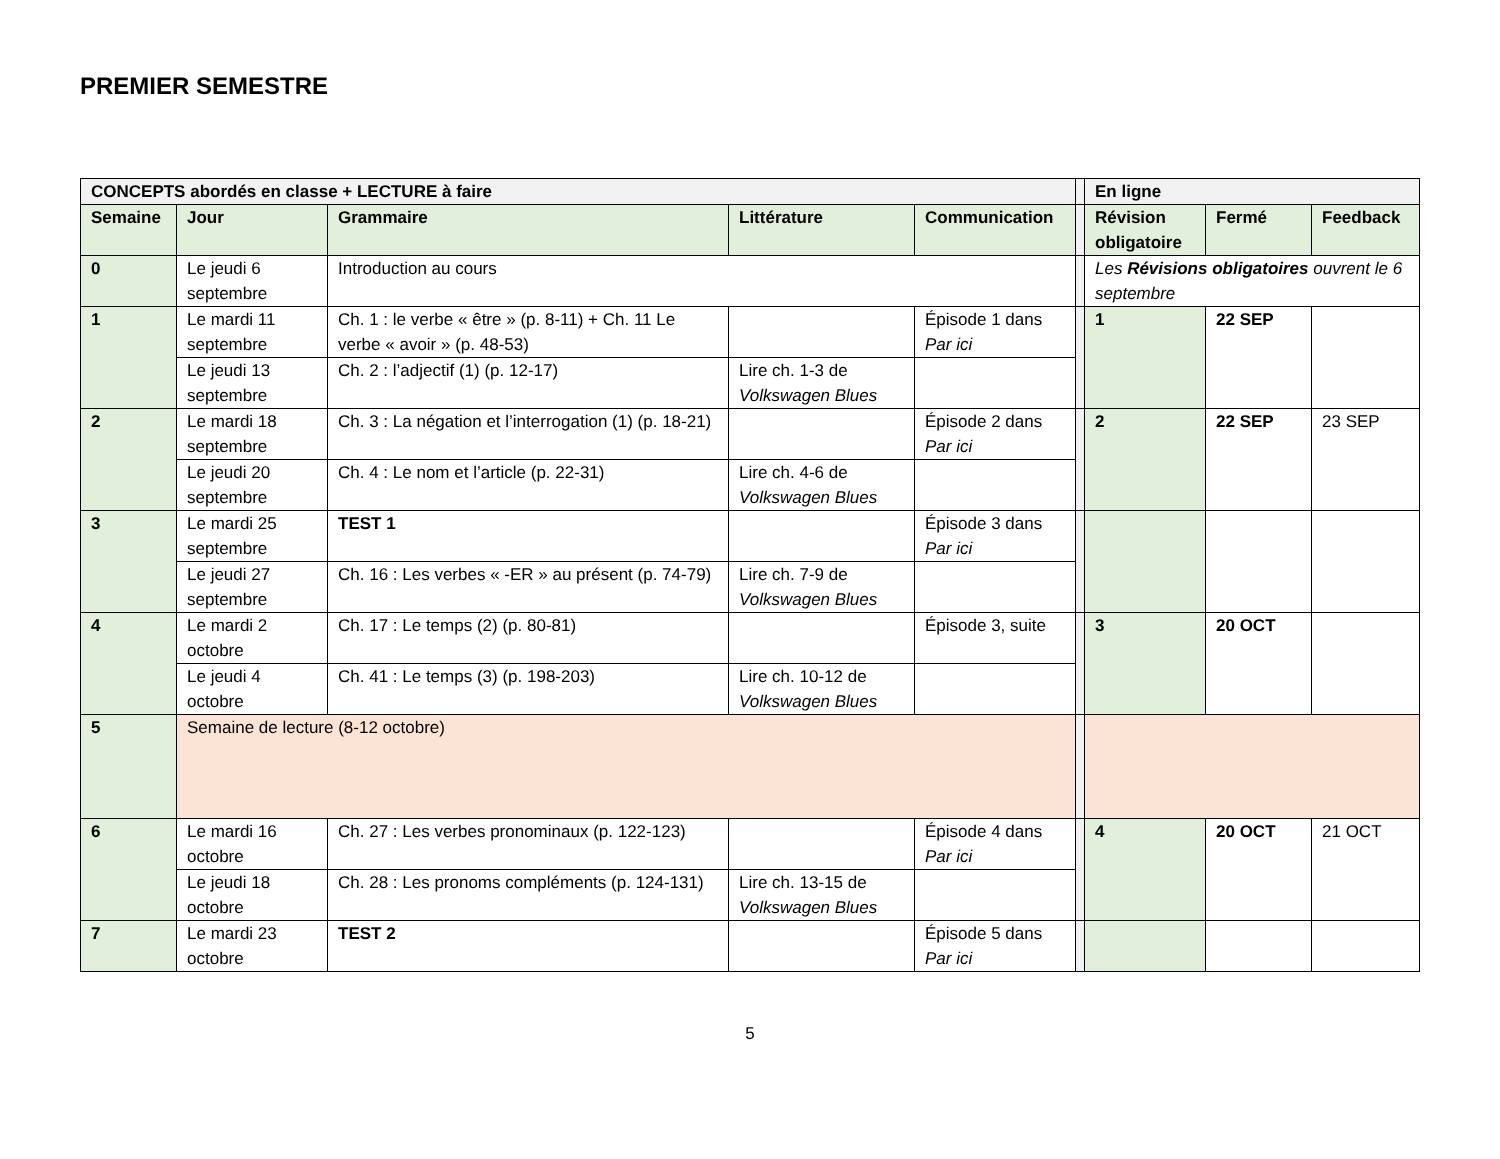PREMIER SEMESTRE
| CONCEPTS abordés en classe + LECTURE à faire | | | | | | En ligne | | |
| Semaine | Jour | Grammaire | Littérature | Communication | | Révision obligatoire | Fermé | Feedback |
| 0 | Le jeudi 6 septembre | Introduction au cours | | | | Les Révisions obligatoires ouvrent le 6 septembre | | |
| 1 | Le mardi 11 septembre | Ch. 1 : le verbe « être » (p. 8-11) + Ch. 11 Le verbe « avoir » (p. 48-53) | | Épisode 1 dans Par ici | | 1 | 22 SEP | |
| | Le jeudi 13 septembre | Ch. 2 : l’adjectif (1) (p. 12-17) | Lire ch. 1-3 de Volkswagen Blues | | | | | |
| 2 | Le mardi 18 septembre | Ch. 3 : La négation et l’interrogation (1) (p. 18-21) | | Épisode 2 dans Par ici | | 2 | 22 SEP | 23 SEP |
| | Le jeudi 20 septembre | Ch. 4 : Le nom et l’article (p. 22-31) | Lire ch. 4-6 de Volkswagen Blues | | | | | |
| 3 | Le mardi 25 septembre | TEST 1 | | Épisode 3 dans Par ici | | | | |
| | Le jeudi 27 septembre | Ch. 16 : Les verbes « -ER » au présent (p. 74-79) | Lire ch. 7-9 de Volkswagen Blues | | | | | |
| 4 | Le mardi 2 octobre | Ch. 17 : Le temps (2) (p. 80-81) | | Épisode 3, suite | | 3 | 20 OCT | |
| | Le jeudi 4 octobre | Ch. 41 : Le temps (3) (p. 198-203) | Lire ch. 10-12 de Volkswagen Blues | | | | | |
| 5 | Semaine de lecture (8-12 octobre) | | | | | | | |
| 6 | Le mardi 16 octobre | Ch. 27 : Les verbes pronominaux (p. 122-123) | | Épisode 4 dans Par ici | | 4 | 20 OCT | 21 OCT |
| | Le jeudi 18 octobre | Ch. 28 : Les pronoms compléments (p. 124-131) | Lire ch. 13-15 de Volkswagen Blues | | | | | |
| 7 | Le mardi 23 octobre | TEST 2 | | Épisode 5 dans Par ici | | | | |
5